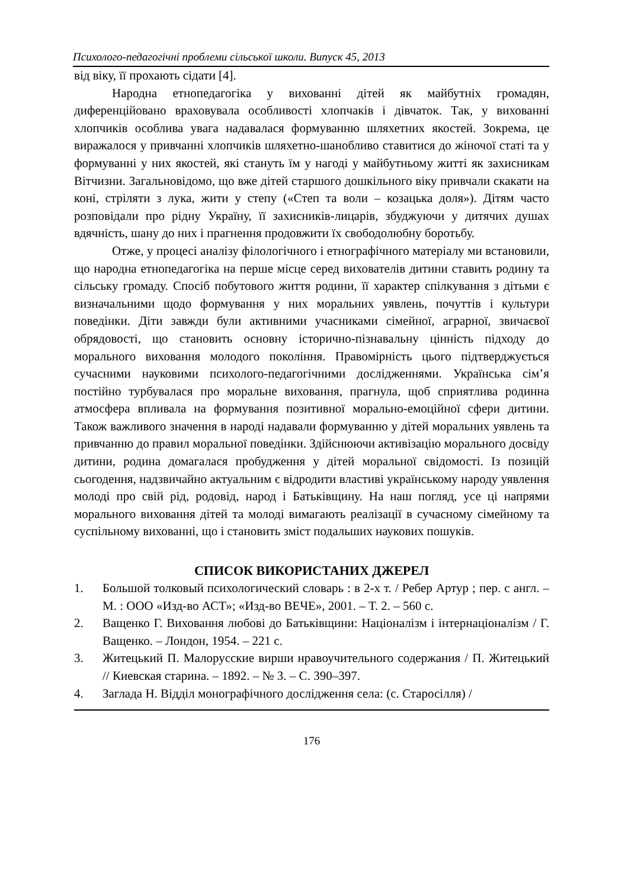Психолого-педагогічні проблеми сільської школи. Випуск 45, 2013
від віку, її прохають сідати [4].
Народна етнопедагогіка у вихованні дітей як майбутніх громадян, диференційовано враховувала особливості хлопчаків і дівчаток. Так, у вихованні хлопчиків особлива увага надавалася формуванню шляхетних якостей. Зокрема, це виражалося у привчанні хлопчиків шляхетно-шанобливо ставитися до жіночої статі та у формуванні у них якостей, які стануть їм у нагоді у майбутньому житті як захисникам Вітчизни. Загальновідомо, що вже дітей старшого дошкільного віку привчали скакати на коні, стріляти з лука, жити у степу («Степ та воли – козацька доля»). Дітям часто розповідали про рідну Україну, її захисників-лицарів, збуджуючи у дитячих душах вдячність, шану до них і прагнення продовжити їх свободолюбну боротьбу.
Отже, у процесі аналізу філологічного і етнографічного матеріалу ми встановили, що народна етнопедагогіка на перше місце серед вихователів дитини ставить родину та сільську громаду. Спосіб побутового життя родини, її характер спілкування з дітьми є визначальними щодо формування у них моральних уявлень, почуттів і культури поведінки. Діти завжди були активними учасниками сімейної, аграрної, звичаєвої обрядовості, що становить основну історично-пізнавальну цінність підходу до морального виховання молодого покоління. Правомірність цього підтверджується сучасними науковими психолого-педагогічними дослідженнями. Українська сім’я постійно турбувалася про моральне виховання, прагнула, щоб сприятлива родинна атмосфера впливала на формування позитивної морально-емоційної сфери дитини. Також важливого значення в народі надавали формуванню у дітей моральних уявлень та привчанню до правил моральної поведінки. Здійснюючи активізацію морального досвіду дитини, родина домагалася пробудження у дітей моральної свідомості. Із позицій сьогодення, надзвичайно актуальним є відродити властиві українському народу уявлення молоді про свій рід, родовід, народ і Батьківщину. На наш погляд, усе ці напрями морального виховання дітей та молоді вимагають реалізації в сучасному сімейному та суспільному вихованні, що і становить зміст подальших наукових пошуків.
СПИСОК ВИКОРИСТАНИХ ДЖЕРЕЛ
1. Большой толковый психологический словарь : в 2-х т. / Ребер Артур ; пер. с англ. – М. : ООО «Изд-во АСТ»; «Изд-во ВЕЧЕ», 2001. – Т. 2. – 560 с.
2. Ващенко Г. Виховання любові до Батьківщини: Націоналізм і інтернаціоналізм / Г. Ващенко. – Лондон, 1954. – 221 с.
3. Житецький П. Малорусские вирши нравоучительного содержания / П. Житецький // Киевская старина. – 1892. – № 3. – С. 390–397.
4. Заглада Н. Відділ монографічного дослідження села: (с. Старосілля) /
176